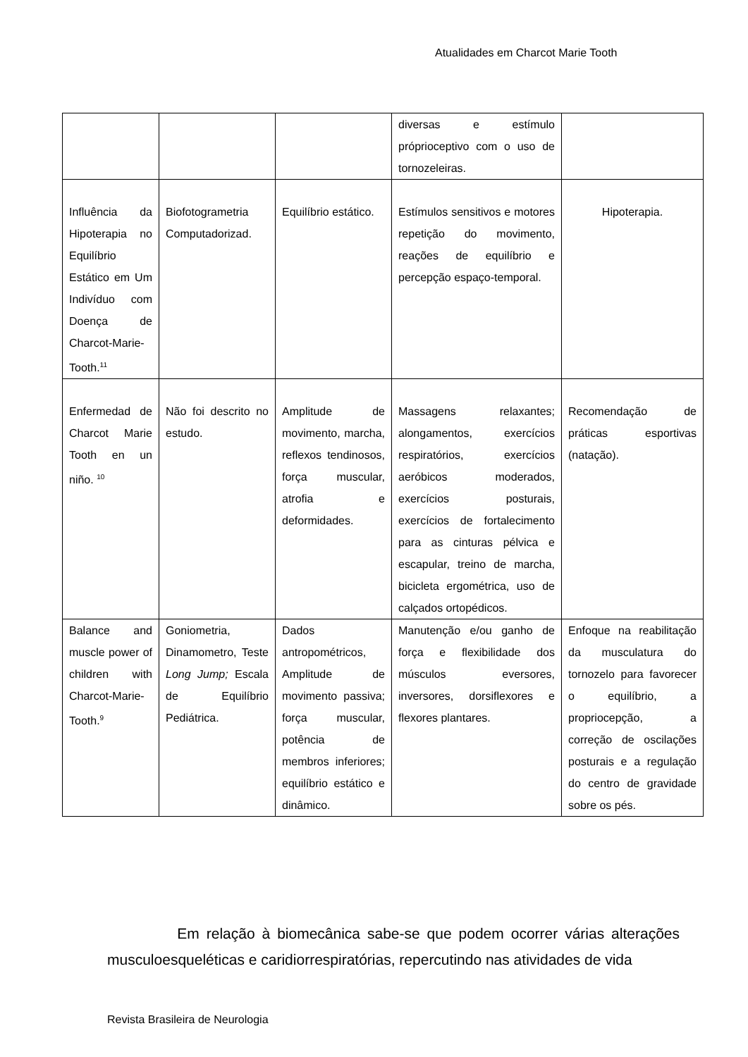Atualidades em Charcot Marie Tooth
| | | | diversas e estímulo próprioceptivo com o uso de tornozeleiras. | |
| Influência da Hipoterapia no Equilíbrio Estático em Um Indivíduo com Doença de Charcot-Marie-Tooth.<sup>11</sup> | Biofotogrametria Computadorizad. | Equilíbrio estático. | Estímulos sensitivos e motores repetição do movimento, reações de equilíbrio e percepção espaço-temporal. | Hipoterapia. |
| Enfermedad de Charcot Marie Tooth en un niño. <sup>10</sup> | Não foi descrito no estudo. | Amplitude de movimento, marcha, reflexos tendinosos, força muscular, atrofia e deformidades. | Massagens relaxantes; alongamentos, exercícios respiratórios, exercícios aeróbicos moderados, exercícios posturais, exercícios de fortalecimento para as cinturas pélvica e escapular, treino de marcha, bicicleta ergométrica, uso de calçados ortopédicos. | Recomendação de práticas esportivas (natação). |
| Balance and muscle power of children with Charcot-Marie-Tooth.<sup>9</sup> | Goniometria, Dinamometro, Teste Long Jump; Escala de Equilíbrio Pediátrica. | Dados antropométricos, Amplitude de movimento passiva; força muscular, potência de membros inferiores; equilíbrio estático e dinâmico. | Manutenção e/ou ganho de força e flexibilidade dos músculos eversores, inversores, dorsiflexores e flexores plantares. | Enfoque na reabilitação da musculatura do tornozelo para favorecer o equilíbrio, a propriocepção, a correção de oscilações posturais e a regulação do centro de gravidade sobre os pés. |
Em relação à biomecânica sabe-se que podem ocorrer várias alterações musculoesqueléticas e caridiorrespiratórias, repercutindo nas atividades de vida
Revista Brasileira de Neurologia